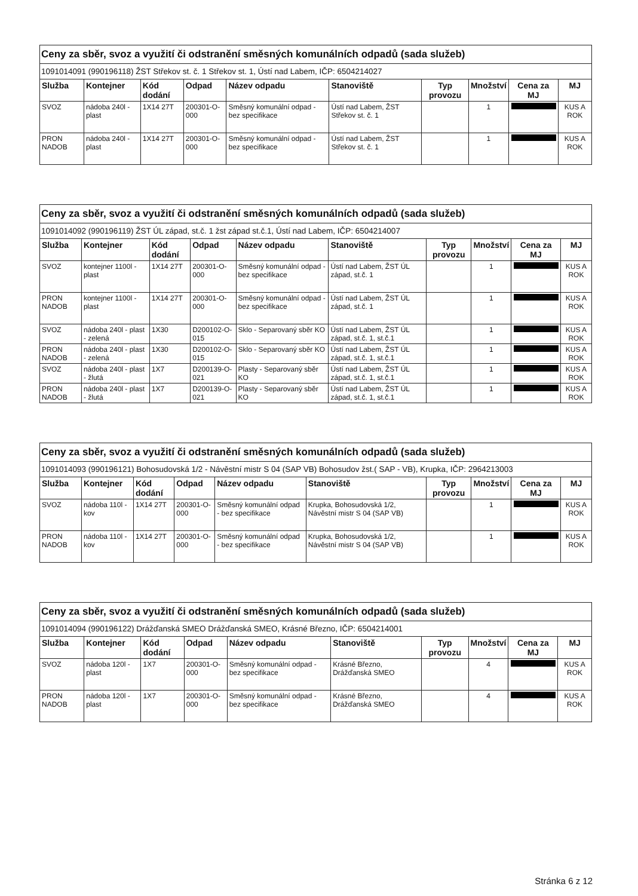| Ceny za sběr, svoz a využití či odstranění směsných komunálních odpadů (sada služeb) | | | | | | | | | |
| 1091014091 (990196118) ŽST Střekov st. č. 1 Střekov st. 1, Ústí nad Labem, IČP: 6504214027 | | | | | | | | | |
| Služba | Kontejner | Kód dodání | Odpad | Název odpadu | Stanoviště | Typ provozu | Množství | Cena za MJ | MJ |
| SVOZ | nádoba 240l - plast | 1X14 27T | 200301-O-000 | Směsný komunální odpad - bez specifikace | Ústí nad Labem, ŽST Střekov st. č. 1 | | 1 | | KUS A ROK |
| PRON NADOB | nádoba 240l - plast | 1X14 27T | 200301-O-000 | Směsný komunální odpad - bez specifikace | Ústí nad Labem, ŽST Střekov st. č. 1 | | 1 | | KUS A ROK |
| Ceny za sběr, svoz a využití či odstranění směsných komunálních odpadů (sada služeb) | | | | | | | | | |
| 1091014092 (990196119) ŽST ÚL západ, st.č. 1 žst západ st.č.1, Ústí nad Labem, IČP: 6504214007 | | | | | | | | | |
| Služba | Kontejner | Kód dodání | Odpad | Název odpadu | Stanoviště | Typ provozu | Množství | Cena za MJ | MJ |
| SVOZ | kontejner 1100l - plast | 1X14 27T | 200301-O-000 | Směsný komunální odpad - bez specifikace | Ústí nad Labem, ŽST ÚL západ, st.č. 1 | | 1 | | KUS A ROK |
| PRON NADOB | kontejner 1100l - plast | 1X14 27T | 200301-O-000 | Směsný komunální odpad - bez specifikace | Ústí nad Labem, ŽST ÚL západ, st.č. 1 | | 1 | | KUS A ROK |
| SVOZ | nádoba 240l - plast - zelená | 1X30 | D200102-O-015 | Sklo - Separovaný sběr KO | Ústí nad Labem, ŽST ÚL západ, st.č. 1, st.č.1 | | 1 | | KUS A ROK |
| PRON NADOB | nádoba 240l - plast - zelená | 1X30 | D200102-O-015 | Sklo - Separovaný sběr KO | Ústí nad Labem, ŽST ÚL západ, st.č. 1, st.č.1 | | 1 | | KUS A ROK |
| SVOZ | nádoba 240l - plast - žlutá | 1X7 | D200139-O-021 | Plasty - Separovaný sběr KO | Ústí nad Labem, ŽST ÚL západ, st.č. 1, st.č.1 | | 1 | | KUS A ROK |
| PRON NADOB | nádoba 240l - plast - žlutá | 1X7 | D200139-O-021 | Plasty - Separovaný sběr KO | Ústí nad Labem, ŽST ÚL západ, st.č. 1, st.č.1 | | 1 | | KUS A ROK |
| Ceny za sběr, svoz a využití či odstranění směsných komunálních odpadů (sada služeb) | | | | | | | | | |
| 1091014093 (990196121) Bohosudovská 1/2 - Návěstní mistr S 04 (SAP VB) Bohosudov žst.( SAP - VB), Krupka, IČP: 2964213003 | | | | | | | | | |
| Služba | Kontejner | Kód dodání | Odpad | Název odpadu | Stanoviště | Typ provozu | Množství | Cena za MJ | MJ |
| SVOZ | nádoba 110l - kov | 1X14 27T | 200301-O-000 | Směsný komunální odpad - bez specifikace | Krupka, Bohosudovská 1/2, Návěstní mistr S 04 (SAP VB) | | 1 | | KUS A ROK |
| PRON NADOB | nádoba 110l - kov | 1X14 27T | 200301-O-000 | Směsný komunální odpad - bez specifikace | Krupka, Bohosudovská 1/2, Návěstní mistr S 04 (SAP VB) | | 1 | | KUS A ROK |
| Ceny za sběr, svoz a využití či odstranění směsných komunálních odpadů (sada služeb) | | | | | | | | | |
| 1091014094 (990196122) Drážďanská SMEO Drážďanská SMEO, Krásné Březno, IČP: 6504214001 | | | | | | | | | |
| Služba | Kontejner | Kód dodání | Odpad | Název odpadu | Stanoviště | Typ provozu | Množství | Cena za MJ | MJ |
| SVOZ | nádoba 120l - plast | 1X7 | 200301-O-000 | Směsný komunální odpad - bez specifikace | Krásné Březno, Drážďanská SMEO | | 4 | | KUS A ROK |
| PRON NADOB | nádoba 120l - plast | 1X7 | 200301-O-000 | Směsný komunální odpad - bez specifikace | Krásné Březno, Drážďanská SMEO | | 4 | | KUS A ROK |
Stránka 6 z 12